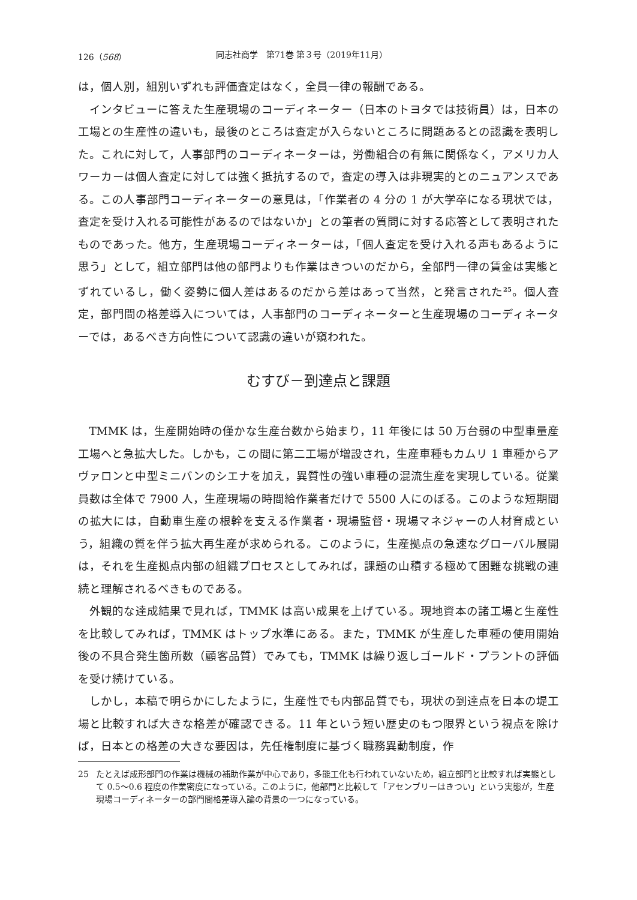126（568） 同志社商学　第71巻 第３号（2019年11月）
は，個人別，組別いずれも評価査定はなく，全員一律の報酬である。
インタビューに答えた生産現場のコーディネーター（日本のトヨタでは技術員）は，日本の工場との生産性の違いも，最後のところは査定が入らないところに問題あるとの認識を表明した。これに対して，人事部門のコーディネーターは，労働組合の有無に関係なく，アメリカ人ワーカーは個人査定に対しては強く抵抗するので，査定の導入は非現実的とのニュアンスである。この人事部門コーディネーターの意見は，「作業者の 4 分の 1 が大学卒になる現状では，査定を受け入れる可能性があるのではないか」との筆者の質問に対する応答として表明されたものであった。他方，生産現場コーディネーターは，「個人査定を受け入れる声もあるように思う」として，組立部門は他の部門よりも作業はきついのだから，全部門一律の賃金は実態とずれているし，働く姿勢に個人差はあるのだから差はあって当然，と発言された<sup>25</sup>。個人査定，部門間の格差導入については，人事部門のコーディネーターと生産現場のコーディネーターでは，あるべき方向性について認識の違いが窺われた。
むすび－到達点と課題
TMMK は，生産開始時の僅かな生産台数から始まり，11 年後には 50 万台弱の中型車量産工場へと急拡大した。しかも，この間に第二工場が増設され，生産車種もカムリ 1 車種からアヴァロンと中型ミニバンのシエナを加え，異質性の強い車種の混流生産を実現している。従業員数は全体で 7900 人，生産現場の時間給作業者だけで 5500 人にのぼる。このような短期間の拡大には，自動車生産の根幹を支える作業者・現場監督・現場マネジャーの人材育成という，組織の質を伴う拡大再生産が求められる。このように，生産拠点の急速なグローバル展開は，それを生産拠点内部の組織プロセスとしてみれば，課題の山積する極めて困難な挑戦の連続と理解されるべきものである。
外観的な達成結果で見れば，TMMK は高い成果を上げている。現地資本の諸工場と生産性を比較してみれば，TMMK はトップ水準にある。また，TMMK が生産した車種の使用開始後の不具合発生箇所数（顧客品質）でみても，TMMK は繰り返しゴールド・プラントの評価を受け続けている。
しかし，本稿で明らかにしたように，生産性でも内部品質でも，現状の到達点を日本の堤工場と比較すれば大きな格差が確認できる。11 年という短い歴史のもつ限界という視点を除けば，日本との格差の大きな要因は，先任権制度に基づく職務異動制度，作
25 たとえば成形部門の作業は機械の補助作業が中心であり，多能工化も行われていないため，組立部門と比較すれば実態として 0.5～0.6 程度の作業密度になっている。このように，他部門と比較して「アセンブリーはきつい」という実態が，生産現場コーディネーターの部門間格差導入論の背景の一つになっている。